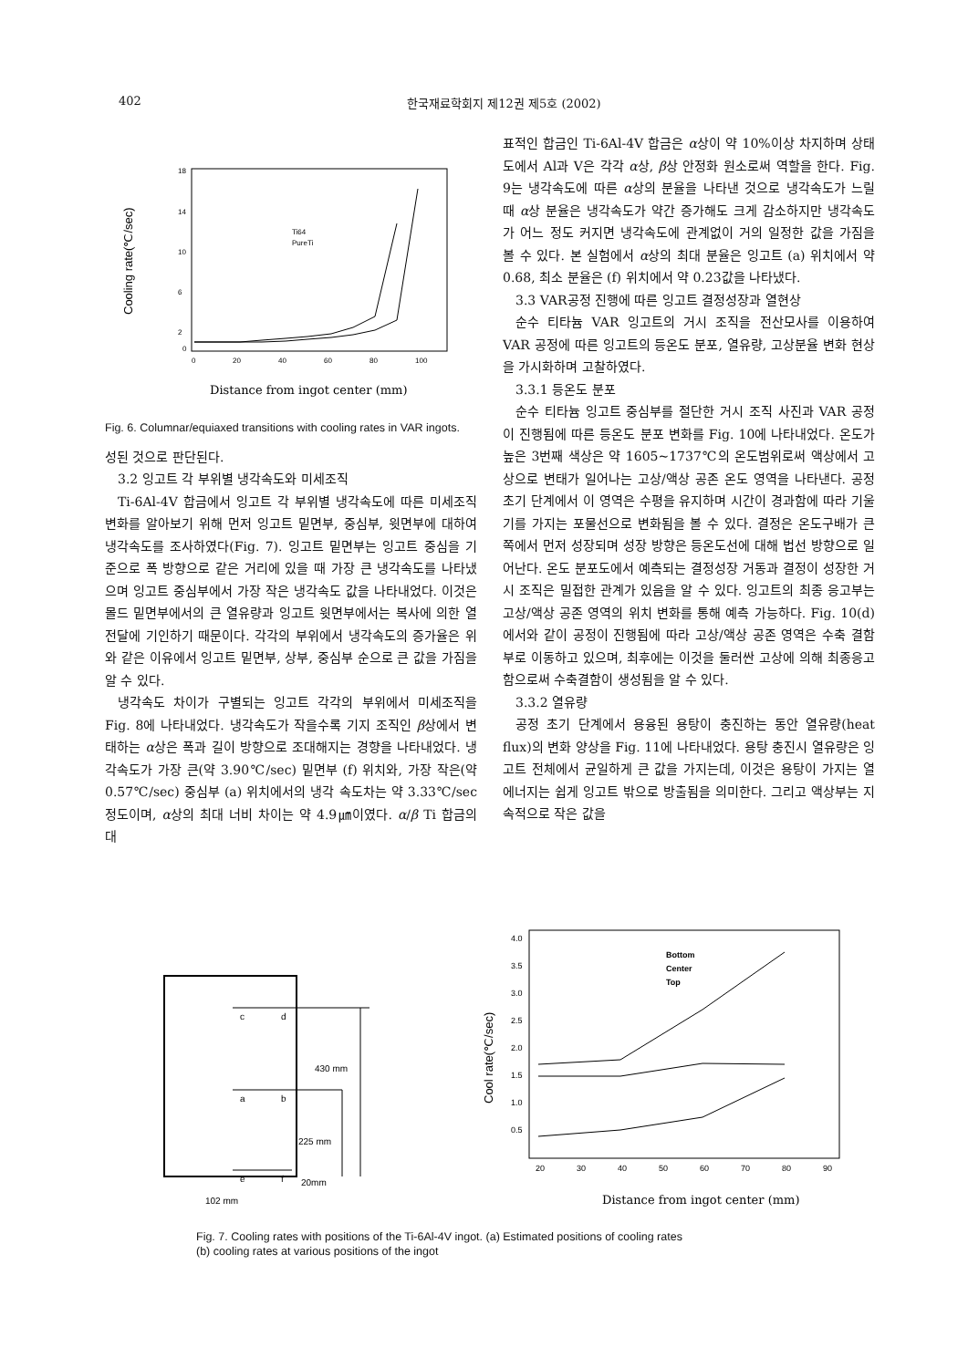402 한국재료학회지 제12권 제5호 (2002)
Cooling rate(℃/sec)
18
14
10
6
2
0
0
20
40
60
80
100
Ti64
PureTi
Distance from ingot center (mm)
Fig. 6. Columnar/equiaxed transitions with cooling rates in VAR ingots.
성된 것으로 판단된다.
3.2 잉고트 각 부위별 냉각속도와 미세조직
Ti-6Al-4V 합금에서 잉고트 각 부위별 냉각속도에 따른 미세조직 변화를 알아보기 위해 먼저 잉고트 밑면부, 중심부, 윗면부에 대하여 냉각속도를 조사하였다(Fig. 7). 잉고트 밑면부는 잉고트 중심을 기준으로 폭 방향으로 같은 거리에 있을 때 가장 큰 냉각속도를 나타냈으며 잉고트 중심부에서 가장 작은 냉각속도 값을 나타내었다. 이것은 몰드 밑면부에서의 큰 열유량과 잉고트 윗면부에서는 복사에 의한 열전달에 기인하기 때문이다. 각각의 부위에서 냉각속도의 증가율은 위와 같은 이유에서 잉고트 밑면부, 상부, 중심부 순으로 큰 값을 가짐을 알 수 있다.
냉각속도 차이가 구별되는 잉고트 각각의 부위에서 미세조직을 Fig. 8에 나타내었다. 냉각속도가 작을수록 기지 조직인 β상에서 변태하는 α상은 폭과 길이 방향으로 조대해지는 경향을 나타내었다. 냉각속도가 가장 큰(약 3.90℃/sec) 밑면부 (f) 위치와, 가장 작은(약 0.57℃/sec) 중심부 (a) 위치에서의 냉각 속도차는 약 3.33℃/sec정도이며, α상의 최대 너비 차이는 약 4.9㎛이였다. α/β Ti 합금의 대
표적인 합금인 Ti-6Al-4V 합금은 α상이 약 10%이상 차지하며 상태도에서 Al과 V은 각각 α상, β상 안정화 원소로써 역할을 한다. Fig. 9는 냉각속도에 따른 α상의 분율을 나타낸 것으로 냉각속도가 느릴 때 α상 분율은 냉각속도가 약간 증가해도 크게 감소하지만 냉각속도가 어느 정도 커지면 냉각속도에 관계없이 거의 일정한 값을 가짐을 볼 수 있다. 본 실험에서 α상의 최대 분율은 잉고트 (a) 위치에서 약 0.68, 최소 분율은 (f) 위치에서 약 0.23값을 나타냈다.
3.3 VAR공정 진행에 따른 잉고트 결정성장과 열현상
순수 티타늄 VAR 잉고트의 거시 조직을 전산모사를 이용하여 VAR 공정에 따른 잉고트의 등온도 분포, 열유량, 고상분율 변화 현상을 가시화하며 고찰하였다.
3.3.1 등온도 분포
순수 티타늄 잉고트 중심부를 절단한 거시 조직 사진과 VAR 공정이 진행됨에 따른 등온도 분포 변화를 Fig. 10에 나타내었다. 온도가 높은 3번째 색상은 약 1605~1737℃의 온도범위로써 액상에서 고상으로 변태가 일어나는 고상/액상 공존 온도 영역을 나타낸다. 공정 초기 단계에서 이 영역은 수평을 유지하며 시간이 경과함에 따라 기울기를 가지는 포물선으로 변화됨을 볼 수 있다. 결정은 온도구배가 큰 쪽에서 먼저 성장되며 성장 방향은 등온도선에 대해 법선 방향으로 일어난다. 온도 분포도에서 예측되는 결정성장 거동과 결정이 성장한 거시 조직은 밀접한 관계가 있음을 알 수 있다. 잉고트의 최종 응고부는 고상/액상 공존 영역의 위치 변화를 통해 예측 가능하다. Fig. 10(d)에서와 같이 공정이 진행됨에 따라 고상/액상 공존 영역은 수축 결함부로 이동하고 있으며, 최후에는 이것을 둘러싼 고상에 의해 최종응고 함으로써 수축결함이 생성됨을 알 수 있다.
3.3.2 열유량
공정 초기 단계에서 용융된 용탕이 충진하는 동안 열유량(heat flux)의 변화 양상을 Fig. 11에 나타내었다. 용탕 충진시 열유량은 잉고트 전체에서 균일하게 큰 값을 가지는데, 이것은 용탕이 가지는 열에너지는 쉽게 잉고트 밖으로 방출됨을 의미한다. 그리고 액상부는 지속적으로 작은 값을
c
d
a
b
e
f
430 mm
225 mm
20mm
102 mm
Cool rate(℃/sec)
4.0
3.5
3.0
2.5
2.0
1.5
1.0
0.5
20
30
40
50
60
70
80
90
Bottom
Center
Top
Distance from ingot center (mm)
Fig. 7. Cooling rates with positions of the Ti-6Al-4V ingot. (a) Estimated positions of cooling rates
(b) cooling rates at various positions of the ingot